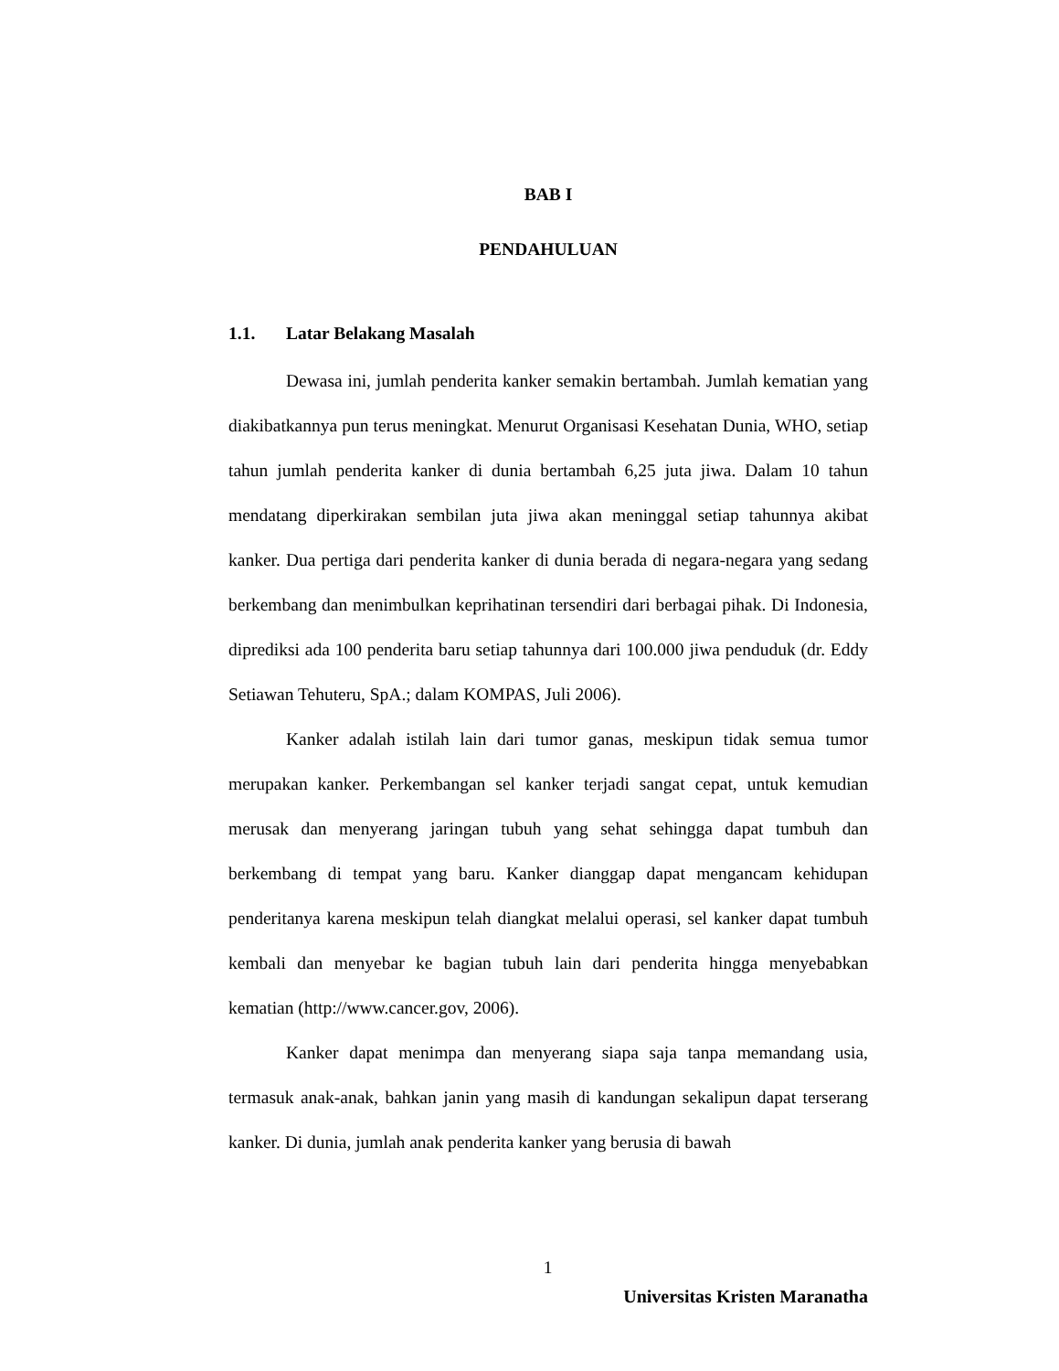BAB I
PENDAHULUAN
1.1. Latar Belakang Masalah
Dewasa ini, jumlah penderita kanker semakin bertambah. Jumlah kematian yang diakibatkannya pun terus meningkat. Menurut Organisasi Kesehatan Dunia, WHO, setiap tahun jumlah penderita kanker di dunia bertambah 6,25 juta jiwa. Dalam 10 tahun mendatang diperkirakan sembilan juta jiwa akan meninggal setiap tahunnya akibat kanker. Dua pertiga dari penderita kanker di dunia berada di negara-negara yang sedang berkembang dan menimbulkan keprihatinan tersendiri dari berbagai pihak. Di Indonesia, diprediksi ada 100 penderita baru setiap tahunnya dari 100.000 jiwa penduduk (dr. Eddy Setiawan Tehuteru, SpA.; dalam KOMPAS, Juli 2006).
Kanker adalah istilah lain dari tumor ganas, meskipun tidak semua tumor merupakan kanker. Perkembangan sel kanker terjadi sangat cepat, untuk kemudian merusak dan menyerang jaringan tubuh yang sehat sehingga dapat tumbuh dan berkembang di tempat yang baru. Kanker dianggap dapat mengancam kehidupan penderitanya karena meskipun telah diangkat melalui operasi, sel kanker dapat tumbuh kembali dan menyebar ke bagian tubuh lain dari penderita hingga menyebabkan kematian (http://www.cancer.gov, 2006).
Kanker dapat menimpa dan menyerang siapa saja tanpa memandang usia, termasuk anak-anak, bahkan janin yang masih di kandungan sekalipun dapat terserang kanker. Di dunia, jumlah anak penderita kanker yang berusia di bawah
1
Universitas Kristen Maranatha